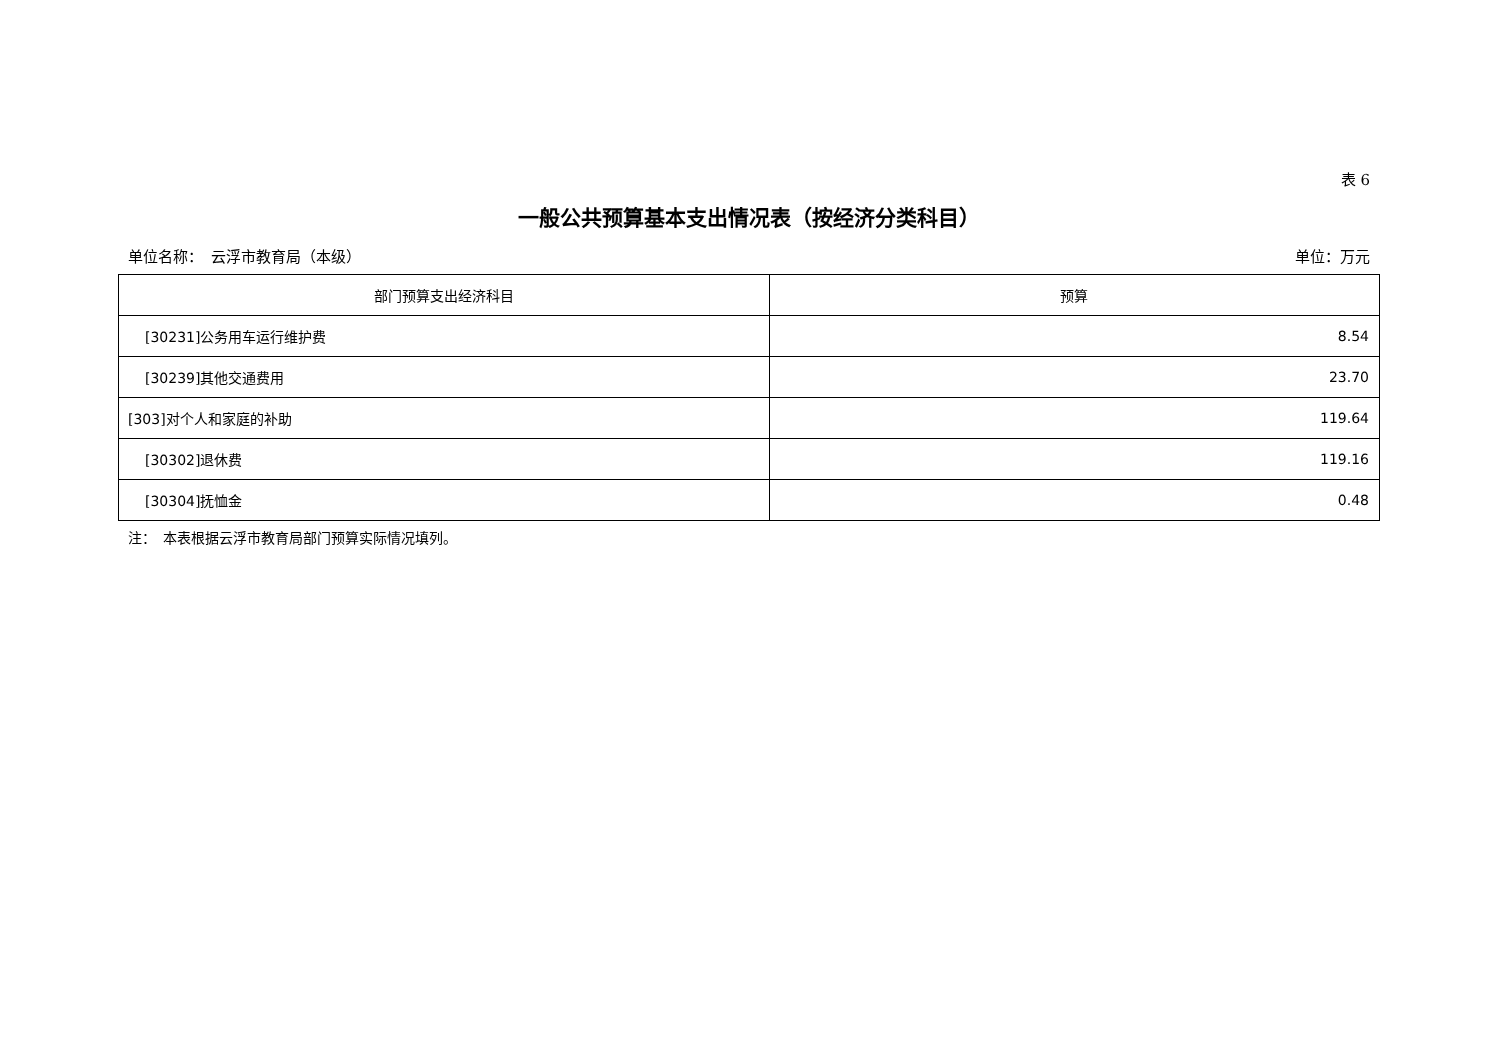表 6
一般公共预算基本支出情况表（按经济分类科目）
单位名称：　云浮市教育局（本级） 单位：万元
| 部门预算支出经济科目 | 预算 |
| --- | --- |
| [30231]公务用车运行维护费 | 8.54 |
| [30239]其他交通费用 | 23.70 |
| [303]对个人和家庭的补助 | 119.64 |
| [30302]退休费 | 119.16 |
| [30304]抚恤金 | 0.48 |
注：　本表根据云浮市教育局部门预算实际情况填列。